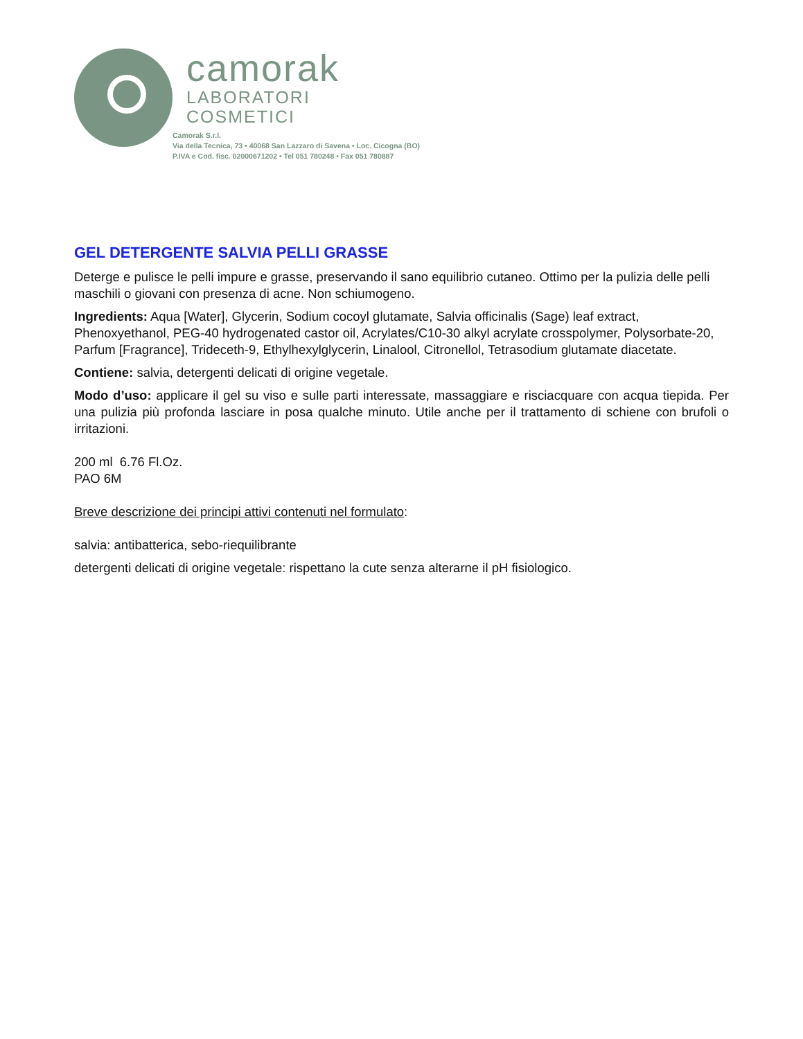camorak
LABORATORI
COSMETICI
Camorak S.r.l.
Via della Tecnica, 73 • 40068 San Lazzaro di Savena • Loc. Cicogna (BO)
P.IVA e Cod. fisc. 02000671202 • Tel 051 780248 • Fax 051 780887
GEL DETERGENTE SALVIA PELLI GRASSE
Deterge e pulisce le pelli impure e grasse, preservando il sano equilibrio cutaneo. Ottimo per la pulizia delle pelli maschili o giovani con presenza di acne. Non schiumogeno.
Ingredients: Aqua [Water], Glycerin, Sodium cocoyl glutamate, Salvia officinalis (Sage) leaf extract, Phenoxyethanol, PEG-40 hydrogenated castor oil, Acrylates/C10-30 alkyl acrylate crosspolymer, Polysorbate-20, Parfum [Fragrance], Trideceth-9, Ethylhexylglycerin, Linalool, Citronellol, Tetrasodium glutamate diacetate.
Contiene: salvia, detergenti delicati di origine vegetale.
Modo d’uso: applicare il gel su viso e sulle parti interessate, massaggiare e risciacquare con acqua tiepida. Per una pulizia più profonda lasciare in posa qualche minuto. Utile anche per il trattamento di schiene con brufoli o irritazioni.
200 ml 6.76 Fl.Oz.
PAO 6M
Breve descrizione dei principi attivi contenuti nel formulato:
salvia: antibatterica, sebo-riequilibrante
detergenti delicati di origine vegetale: rispettano la cute senza alterarne il pH fisiologico.